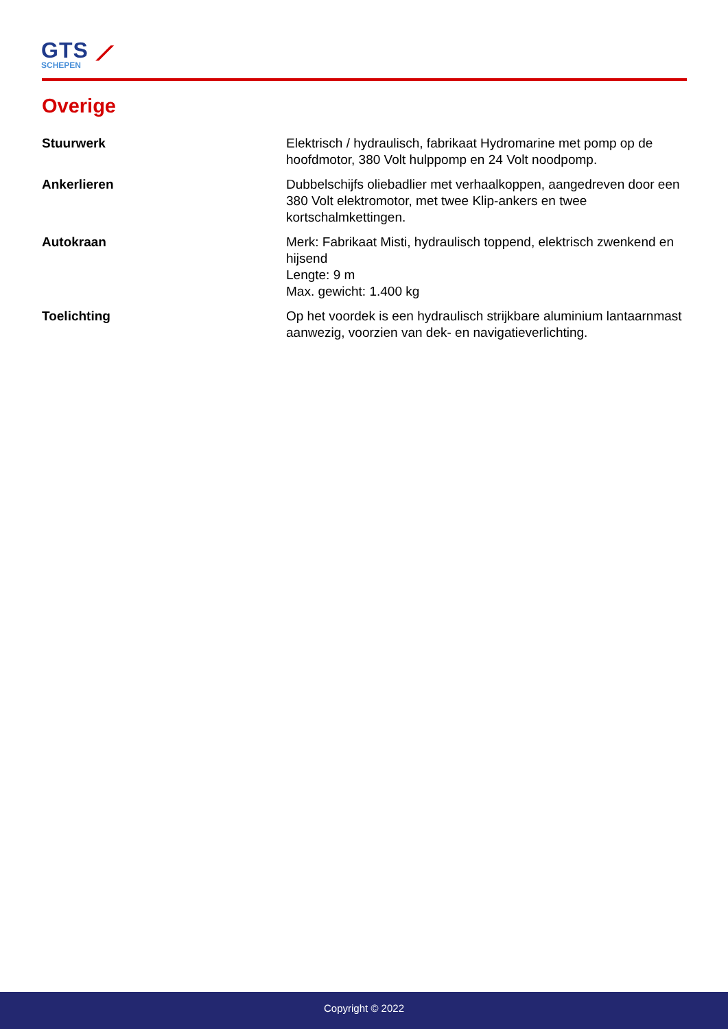GTS ⟋
SCHEPEN
Overige
| Stuurwerk | Elektrisch / hydraulisch, fabrikaat Hydromarine met pomp op de hoofdmotor, 380 Volt hulppomp en 24 Volt noodpomp. |
| Ankerlieren | Dubbelschijfs oliebadlier met verhaalkoppen, aangedreven door een 380 Volt elektromotor, met twee Klip-ankers en twee kortschalmkettingen. |
| Autokraan | Merk: Fabrikaat Misti, hydraulisch toppend, elektrisch zwenkend en hijsend Lengte: 9 m Max. gewicht: 1.400 kg |
| Toelichting | Op het voordek is een hydraulisch strijkbare aluminium lantaarnmast aanwezig, voorzien van dek- en navigatieverlichting. |
Copyright © 2022